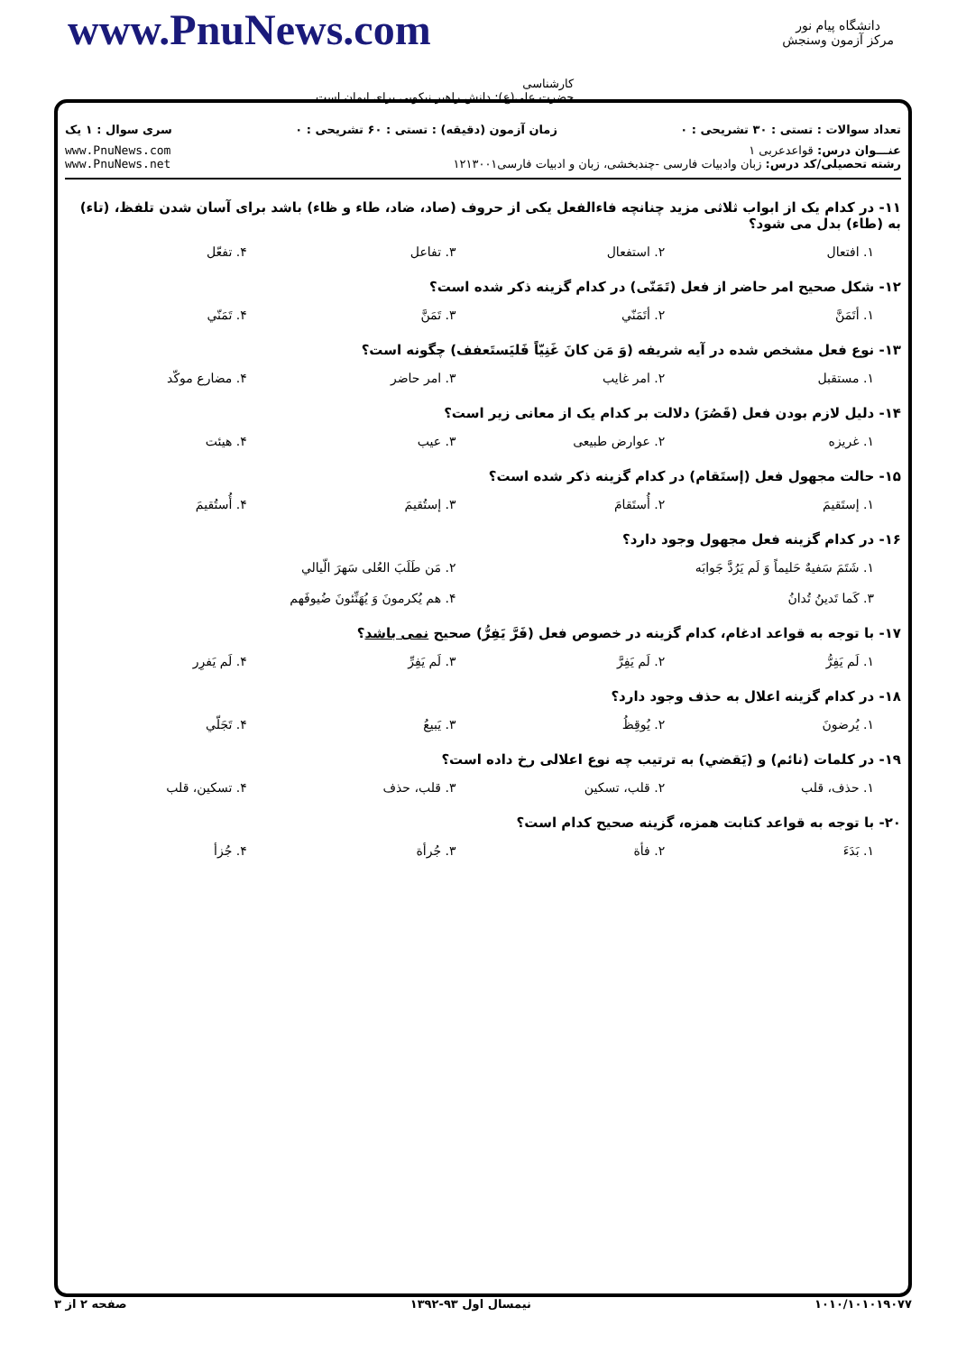دانشگاه پیام نور
مرکز آزمون وسنجش
www.PnuNews.com
کارشناسی
حضرت علی(ع): دانش راهبر نیکویی برای ایمان است
تعداد سوالات : تستی : ۳۰ تشریحی : ۰ زمان آزمون (دقیقه) : تستی : ۶۰ تشریحی : ۰ سری سوال : ۱ یک
عنـــوان درس: قواعدعربی ۱
رشته تحصیلی/کد درس: زبان وادبیات فارسی -چندبخشی، زبان و ادبیات فارسی۱۲۱۳۰۰۱
www.PnuNews.com
www.PnuNews.net
۱۱- در کدام یک از ابواب ثلاثی مزید چنانچه فاءالفعل یکی از حروف (صاد، ضاد، طاء و ظاء) باشد برای آسان شدن تلفظ، (تاء) به (طاء) بدل می شود؟
۱. افتعال ۲. استفعال ۳. تفاعل ۴. تفعّل
۱۲- شکل صحیح امر حاضر از فعل (تَمَنّی) در کدام گزینه ذکر شده است؟
۱. أتَمَنَّ ۲. أتَمَنّي ۳. تَمَنَّ ۴. تَمَنّي
۱۳- نوع فعل مشخص شده در آیه شریفه (وَ مَن کانَ غَنِیّاً فَلیَستَعفف) چگونه است؟
۱. مستقبل ۲. امر غایب ۳. امر حاضر ۴. مضارع موکّد
۱۴- دلیل لازم بودن فعل (قَصُرَ) دلالت بر کدام یک از معانی زیر است؟
۱. غریزه ۲. عوارض طبیعی ۳. عیب ۴. هیئت
۱۵- حالت مجهول فعل (إستَقام) در کدام گزینه ذکر شده است؟
۱. إستَقیمَ ۲. أُستَقامَ ۳. إستُقیمَ ۴. أُستُقیمَ
۱۶- در کدام گزینه فعل مجهول وجود دارد؟
۱. شَتَمَ سَفیهٌ حَلیماً وَ لَم یَرُدَّ جَوابَه ۲. مَن طَلَبَ العُلی سَهرَ الّیالي
۳. کَما تَدینُ تُدانُ ۴. هم یُکرمونَ وَ یُهَنِّئونَ ضُیوفَهم
۱۷- با توجه به قواعد ادغام، کدام گزینه در خصوص فعل (فَرَّ یَفِرُّ) صحیح نمی باشد؟
۱. لَم یَفِرُّ ۲. لَم یَفِرَّ ۳. لَم یَفِرِّ ۴. لَم یَفرِر
۱۸- در کدام گزینه اعلال به حذف وجود دارد؟
۱. یُرضونَ ۲. یُوقِظُ ۳. یَبیعُ ۴. تَجَلّي
۱۹- در کلمات (نائم) و (یَقضي) به ترتیب چه نوع اعلالی رخ داده است؟
۱. حذف، قلب ۲. قلب، تسکین ۳. قلب، حذف ۴. تسکین، قلب
۲۰- با توجه به قواعد کتابت همزه، گزینه صحیح کدام است؟
۱. بَدَءَ ۲. فأة ۳. جُرأة ۴. جُزأ
۱۰۱۰/۱۰۱۰۱۹۰۷۷ نیمسال اول ۹۳-۱۳۹۲ صفحه ۲ از ۳